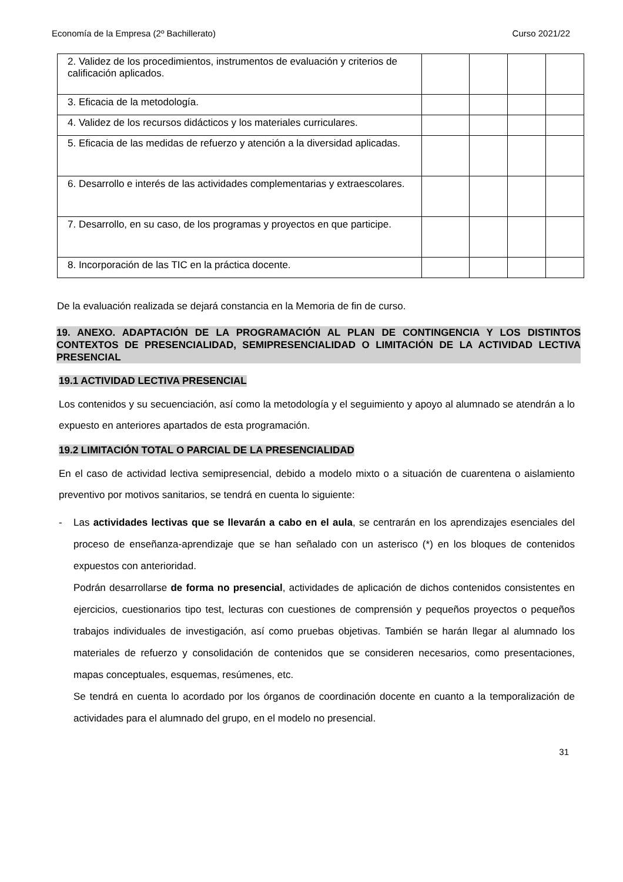Economía de la Empresa (2º Bachillerato) Curso 2021/22
| 2. Validez de los procedimientos, instrumentos de evaluación y criterios de calificación aplicados. | | | | |
| 3. Eficacia de la metodología. | | | | |
| 4. Validez de los recursos didácticos y los materiales curriculares. | | | | |
| 5. Eficacia de las medidas de refuerzo y atención a la diversidad aplicadas. | | | | |
| 6. Desarrollo e interés de las actividades complementarias y extraescolares. | | | | |
| 7. Desarrollo, en su caso, de los programas y proyectos en que participe. | | | | |
| 8. Incorporación de las TIC en la práctica docente. | | | | |
De la evaluación realizada se dejará constancia en la Memoria de fin de curso.
19. ANEXO. ADAPTACIÓN DE LA PROGRAMACIÓN AL PLAN DE CONTINGENCIA Y LOS DISTINTOS CONTEXTOS DE PRESENCIALIDAD, SEMIPRESENCIALIDAD O LIMITACIÓN DE LA ACTIVIDAD LECTIVA PRESENCIAL
19.1 ACTIVIDAD LECTIVA PRESENCIAL
Los contenidos y su secuenciación, así como la metodología y el seguimiento y apoyo al alumnado se atendrán a lo expuesto en anteriores apartados de esta programación.
19.2 LIMITACIÓN TOTAL O PARCIAL DE LA PRESENCIALIDAD
En el caso de actividad lectiva semipresencial, debido a modelo mixto o a situación de cuarentena o aislamiento preventivo por motivos sanitarios, se tendrá en cuenta lo siguiente:
- Las actividades lectivas que se llevarán a cabo en el aula, se centrarán en los aprendizajes esenciales del proceso de enseñanza-aprendizaje que se han señalado con un asterisco (*) en los bloques de contenidos expuestos con anterioridad.
Podrán desarrollarse de forma no presencial, actividades de aplicación de dichos contenidos consistentes en ejercicios, cuestionarios tipo test, lecturas con cuestiones de comprensión y pequeños proyectos o pequeños trabajos individuales de investigación, así como pruebas objetivas. También se harán llegar al alumnado los materiales de refuerzo y consolidación de contenidos que se consideren necesarios, como presentaciones, mapas conceptuales, esquemas, resúmenes, etc.
Se tendrá en cuenta lo acordado por los órganos de coordinación docente en cuanto a la temporalización de actividades para el alumnado del grupo, en el modelo no presencial.
31